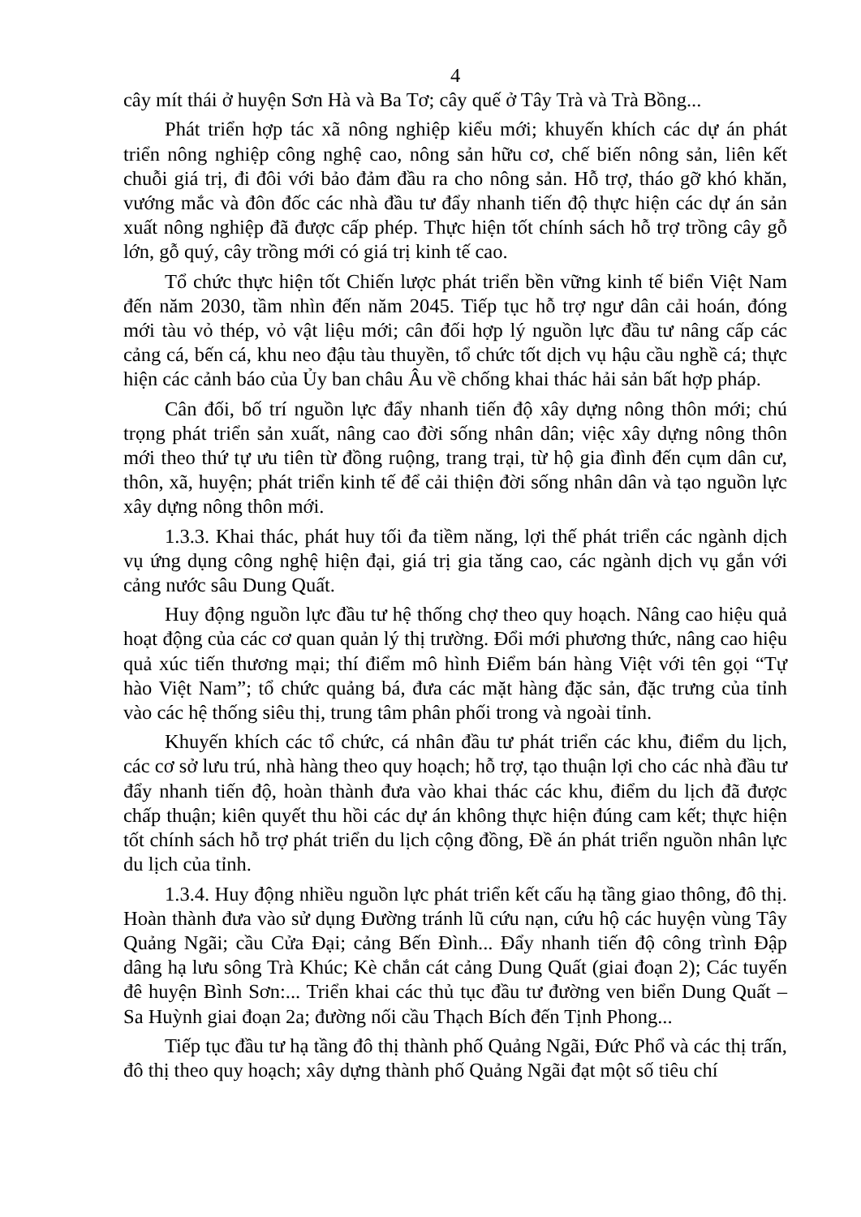4
cây mít thái ở huyện Sơn Hà và Ba Tơ; cây quế ở Tây Trà và Trà Bồng...
Phát triển hợp tác xã nông nghiệp kiểu mới; khuyến khích các dự án phát triển nông nghiệp công nghệ cao, nông sản hữu cơ, chế biến nông sản, liên kết chuỗi giá trị, đi đôi với bảo đảm đầu ra cho nông sản. Hỗ trợ, tháo gỡ khó khăn, vướng mắc và đôn đốc các nhà đầu tư đẩy nhanh tiến độ thực hiện các dự án sản xuất nông nghiệp đã được cấp phép. Thực hiện tốt chính sách hỗ trợ trồng cây gỗ lớn, gỗ quý, cây trồng mới có giá trị kinh tế cao.
Tổ chức thực hiện tốt Chiến lược phát triển bền vững kinh tế biển Việt Nam đến năm 2030, tầm nhìn đến năm 2045. Tiếp tục hỗ trợ ngư dân cải hoán, đóng mới tàu vỏ thép, vỏ vật liệu mới; cân đối hợp lý nguồn lực đầu tư nâng cấp các cảng cá, bến cá, khu neo đậu tàu thuyền, tổ chức tốt dịch vụ hậu cầu nghề cá; thực hiện các cảnh báo của Ủy ban châu Âu về chống khai thác hải sản bất hợp pháp.
Cân đối, bố trí nguồn lực đẩy nhanh tiến độ xây dựng nông thôn mới; chú trọng phát triển sản xuất, nâng cao đời sống nhân dân; việc xây dựng nông thôn mới theo thứ tự ưu tiên từ đồng ruộng, trang trại, từ hộ gia đình đến cụm dân cư, thôn, xã, huyện; phát triển kinh tế để cải thiện đời sống nhân dân và tạo nguồn lực xây dựng nông thôn mới.
1.3.3. Khai thác, phát huy tối đa tiềm năng, lợi thế phát triển các ngành dịch vụ ứng dụng công nghệ hiện đại, giá trị gia tăng cao, các ngành dịch vụ gắn với cảng nước sâu Dung Quất.
Huy động nguồn lực đầu tư hệ thống chợ theo quy hoạch. Nâng cao hiệu quả hoạt động của các cơ quan quản lý thị trường. Đổi mới phương thức, nâng cao hiệu quả xúc tiến thương mại; thí điểm mô hình Điểm bán hàng Việt với tên gọi “Tự hào Việt Nam”; tổ chức quảng bá, đưa các mặt hàng đặc sản, đặc trưng của tỉnh vào các hệ thống siêu thị, trung tâm phân phối trong và ngoài tỉnh.
Khuyến khích các tổ chức, cá nhân đầu tư phát triển các khu, điểm du lịch, các cơ sở lưu trú, nhà hàng theo quy hoạch; hỗ trợ, tạo thuận lợi cho các nhà đầu tư đẩy nhanh tiến độ, hoàn thành đưa vào khai thác các khu, điểm du lịch đã được chấp thuận; kiên quyết thu hồi các dự án không thực hiện đúng cam kết; thực hiện tốt chính sách hỗ trợ phát triển du lịch cộng đồng, Đề án phát triển nguồn nhân lực du lịch của tỉnh.
1.3.4. Huy động nhiều nguồn lực phát triển kết cấu hạ tầng giao thông, đô thị. Hoàn thành đưa vào sử dụng Đường tránh lũ cứu nạn, cứu hộ các huyện vùng Tây Quảng Ngãi; cầu Cửa Đại; cảng Bến Đình... Đẩy nhanh tiến độ công trình Đập dâng hạ lưu sông Trà Khúc; Kè chắn cát cảng Dung Quất (giai đoạn 2); Các tuyến đê huyện Bình Sơn:... Triển khai các thủ tục đầu tư đường ven biển Dung Quất – Sa Huỳnh giai đoạn 2a; đường nối cầu Thạch Bích đến Tịnh Phong...
Tiếp tục đầu tư hạ tầng đô thị thành phố Quảng Ngãi, Đức Phổ và các thị trấn, đô thị theo quy hoạch; xây dựng thành phố Quảng Ngãi đạt một số tiêu chí